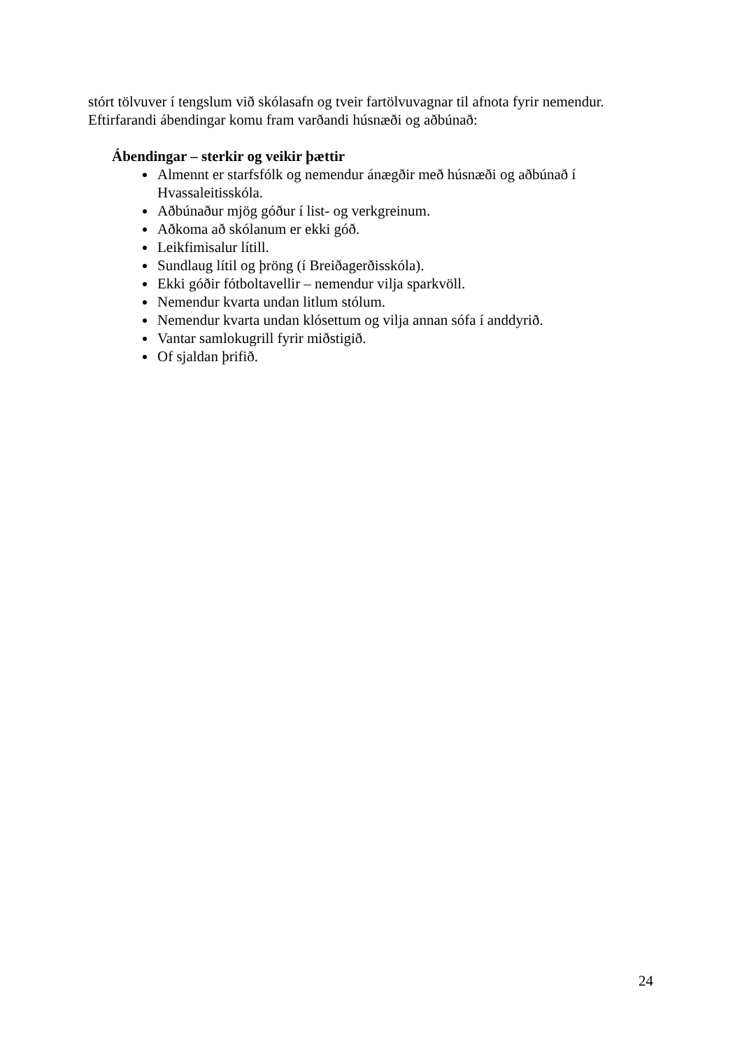stórt tölvuver í tengslum við skólasafn og tveir fartölvuvagnar til afnota fyrir nemendur. Eftirfarandi ábendingar komu fram varðandi húsnæði og aðbúnað:
Ábendingar – sterkir og veikir þættir
Almennt er starfsfólk og nemendur ánægðir með húsnæði og aðbúnað í Hvassaleitisskóla.
Aðbúnaður mjög góður í list- og verkgreinum.
Aðkoma að skólanum er ekki góð.
Leikfimisalur lítill.
Sundlaug lítil og þröng (í Breiðagerðisskóla).
Ekki góðir fótboltavellir – nemendur vilja sparkvöll.
Nemendur kvarta undan litlum stólum.
Nemendur kvarta undan klósettum og vilja annan sófa í anddyrið.
Vantar samlokugrill fyrir miðstigið.
Of sjaldan þrifið.
24